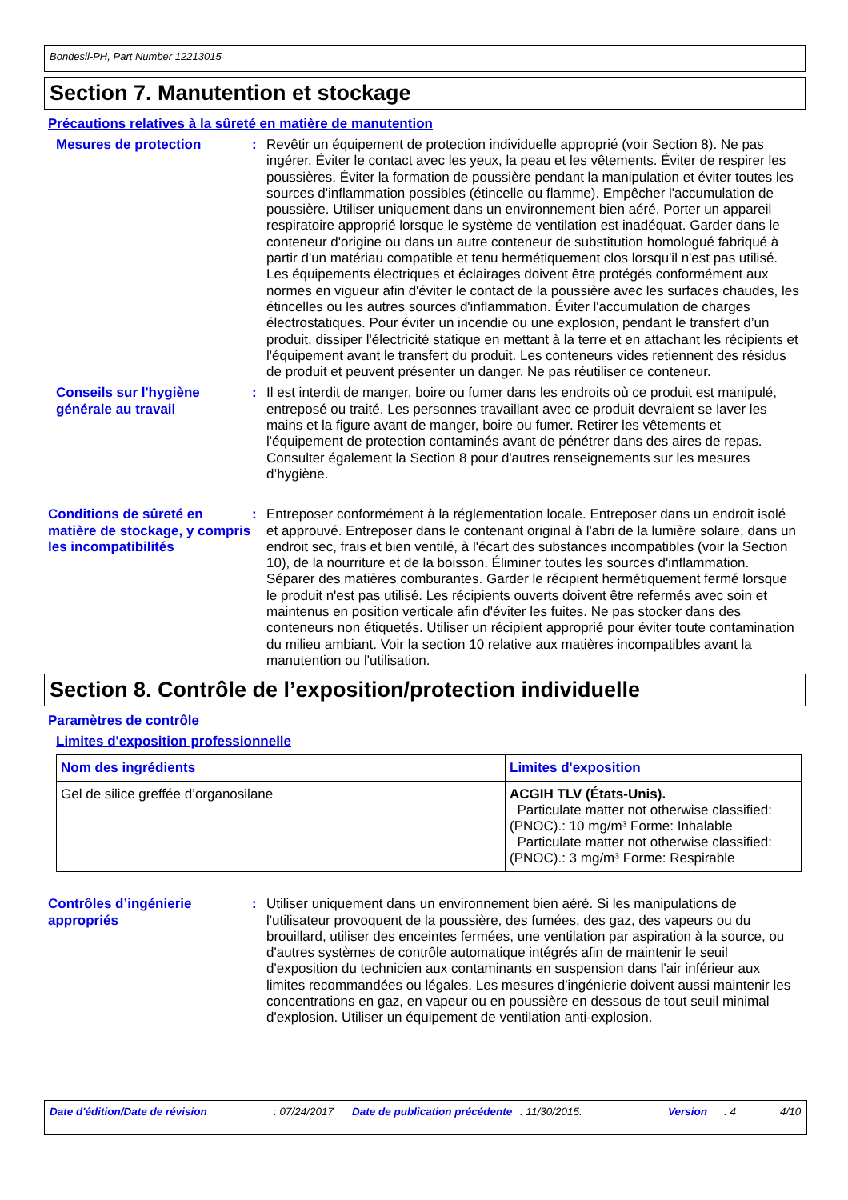Bondesil-PH, Part Number 12213015
Section 7. Manutention et stockage
Précautions relatives à la sûreté en matière de manutention
Mesures de protection : Revêtir un équipement de protection individuelle approprié (voir Section 8). Ne pas ingérer. Éviter le contact avec les yeux, la peau et les vêtements. Éviter de respirer les poussières. Éviter la formation de poussière pendant la manipulation et éviter toutes les sources d'inflammation possibles (étincelle ou flamme). Empêcher l'accumulation de poussière. Utiliser uniquement dans un environnement bien aéré. Porter un appareil respiratoire approprié lorsque le système de ventilation est inadéquat. Garder dans le conteneur d'origine ou dans un autre conteneur de substitution homologué fabriqué à partir d'un matériau compatible et tenu hermétiquement clos lorsqu'il n'est pas utilisé. Les équipements électriques et éclairages doivent être protégés conformément aux normes en vigueur afin d'éviter le contact de la poussière avec les surfaces chaudes, les étincelles ou les autres sources d'inflammation. Éviter l'accumulation de charges électrostatiques. Pour éviter un incendie ou une explosion, pendant le transfert d’un produit, dissiper l'électricité statique en mettant à la terre et en attachant les récipients et l'équipement avant le transfert du produit. Les conteneurs vides retiennent des résidus de produit et peuvent présenter un danger. Ne pas réutiliser ce conteneur.
Conseils sur l'hygiène générale au travail
: Il est interdit de manger, boire ou fumer dans les endroits où ce produit est manipulé, entreposé ou traité. Les personnes travaillant avec ce produit devraient se laver les mains et la figure avant de manger, boire ou fumer. Retirer les vêtements et l'équipement de protection contaminés avant de pénétrer dans des aires de repas. Consulter également la Section 8 pour d'autres renseignements sur les mesures d’hygiène.
Conditions de sûreté en matière de stockage, y compris les incompatibilités
: Entreposer conformément à la réglementation locale. Entreposer dans un endroit isolé et approuvé. Entreposer dans le contenant original à l'abri de la lumière solaire, dans un endroit sec, frais et bien ventilé, à l'écart des substances incompatibles (voir la Section 10), de la nourriture et de la boisson. Éliminer toutes les sources d'inflammation. Séparer des matières comburantes. Garder le récipient hermétiquement fermé lorsque le produit n'est pas utilisé. Les récipients ouverts doivent être refermés avec soin et maintenus en position verticale afin d'éviter les fuites. Ne pas stocker dans des conteneurs non étiquetés. Utiliser un récipient approprié pour éviter toute contamination du milieu ambiant. Voir la section 10 relative aux matières incompatibles avant la manutention ou l'utilisation.
Section 8. Contrôle de l’exposition/protection individuelle
Paramètres de contrôle
Limites d'exposition professionnelle
| Nom des ingrédients | Limites d'exposition |
| --- | --- |
| Gel de silice greffée d’organosilane | ACGIH TLV (États-Unis). Particulate matter not otherwise classified: (PNOC).: 10 mg/m³ Forme: Inhalable Particulate matter not otherwise classified: (PNOC).: 3 mg/m³ Forme: Respirable |
Contrôles d’ingénierie appropriés
: Utiliser uniquement dans un environnement bien aéré. Si les manipulations de l'utilisateur provoquent de la poussière, des fumées, des gaz, des vapeurs ou du brouillard, utiliser des enceintes fermées, une ventilation par aspiration à la source, ou d'autres systèmes de contrôle automatique intégrés afin de maintenir le seuil d'exposition du technicien aux contaminants en suspension dans l'air inférieur aux limites recommandées ou légales. Les mesures d'ingénierie doivent aussi maintenir les concentrations en gaz, en vapeur ou en poussière en dessous de tout seuil minimal d'explosion. Utiliser un équipement de ventilation anti-explosion.
Date d'édition/Date de révision : 07/24/2017 Date de publication précédente
: 11/30/2015. Version : 4 4/10